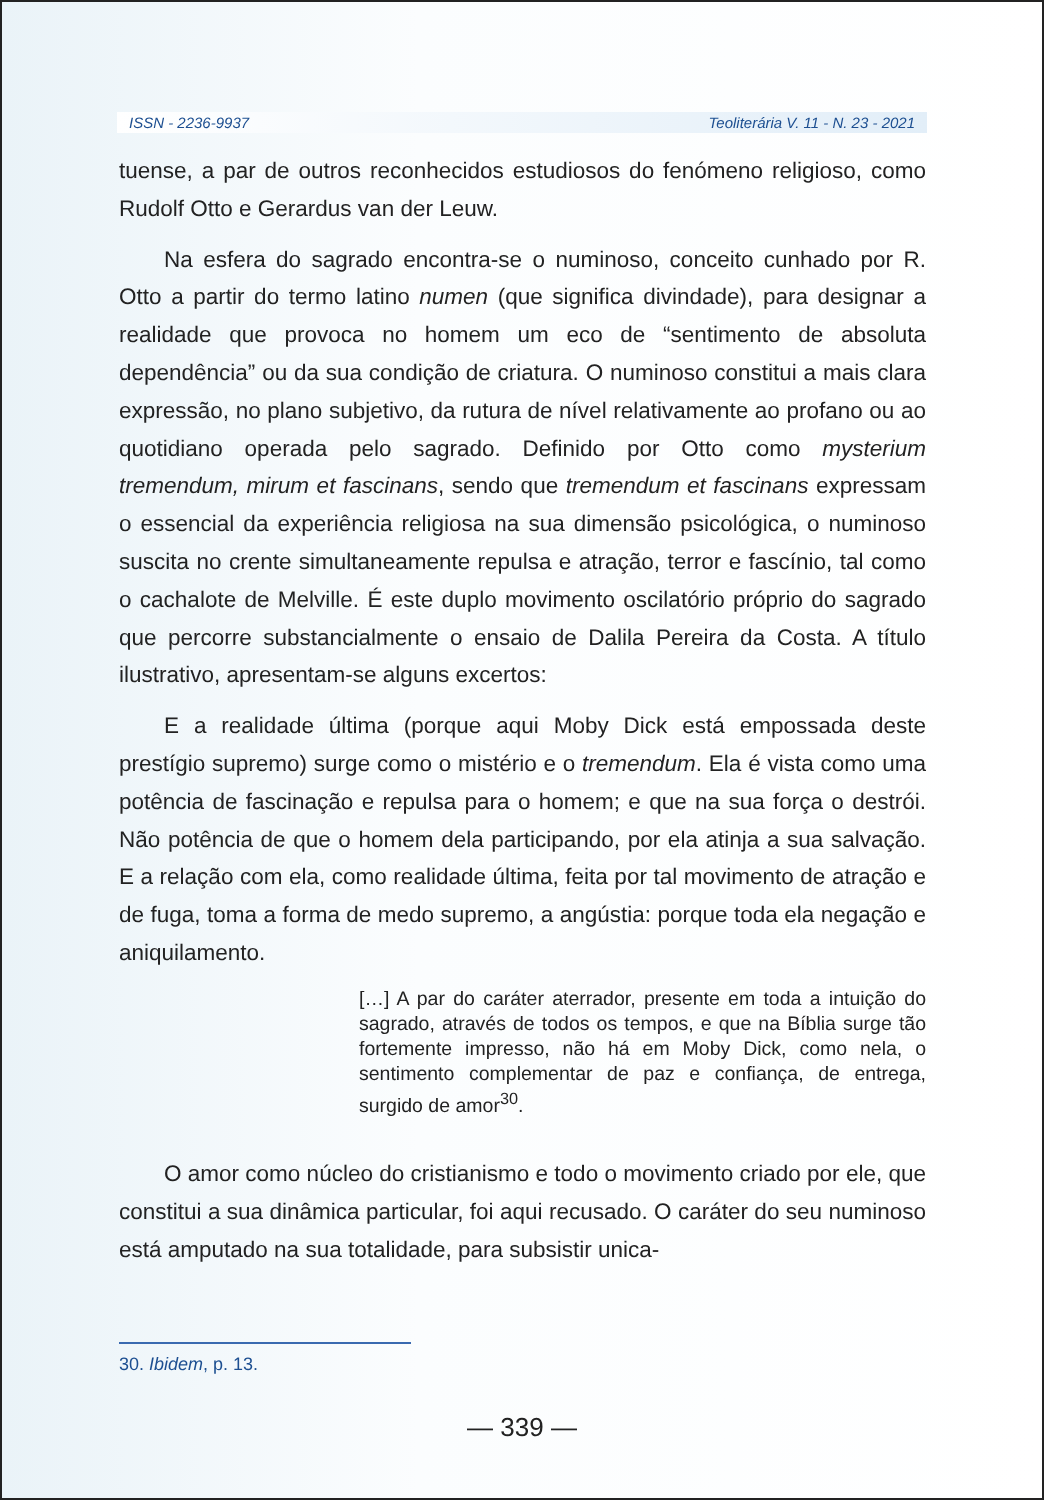ISSN - 2236-9937 Teoliterária V. 11 - N. 23 - 2021
tuense, a par de outros reconhecidos estudiosos do fenómeno religioso, como Rudolf Otto e Gerardus van der Leuw.
Na esfera do sagrado encontra-se o numinoso, conceito cunhado por R. Otto a partir do termo latino numen (que significa divindade), para designar a realidade que provoca no homem um eco de “sentimento de absoluta dependência” ou da sua condição de criatura. O numinoso constitui a mais clara expressão, no plano subjetivo, da rutura de nível relativamente ao profano ou ao quotidiano operada pelo sagrado. Definido por Otto como mysterium tremendum, mirum et fascinans, sendo que tremendum et fascinans expressam o essencial da experiência religiosa na sua dimensão psicológica, o numinoso suscita no crente simultaneamente repulsa e atração, terror e fascínio, tal como o cachalote de Melville. É este duplo movimento oscilatório próprio do sagrado que percorre substancialmente o ensaio de Dalila Pereira da Costa. A título ilustrativo, apresentam-se alguns excertos:
E a realidade última (porque aqui Moby Dick está empossada deste prestígio supremo) surge como o mistério e o tremendum. Ela é vista como uma potência de fascinação e repulsa para o homem; e que na sua força o destrói. Não potência de que o homem dela participando, por ela atinja a sua salvação. E a relação com ela, como realidade última, feita por tal movimento de atração e de fuga, toma a forma de medo supremo, a angústia: porque toda ela negação e aniquilamento.
[…] A par do caráter aterrador, presente em toda a intuição do sagrado, através de todos os tempos, e que na Bíblia surge tão fortemente impresso, não há em Moby Dick, como nela, o sentimento complementar de paz e confiança, de entrega, surgido de amor<sup>30</sup>.
O amor como núcleo do cristianismo e todo o movimento criado por ele, que constitui a sua dinâmica particular, foi aqui recusado. O caráter do seu numinoso está amputado na sua totalidade, para subsistir unica-
30. Ibidem, p. 13.
— 339 —